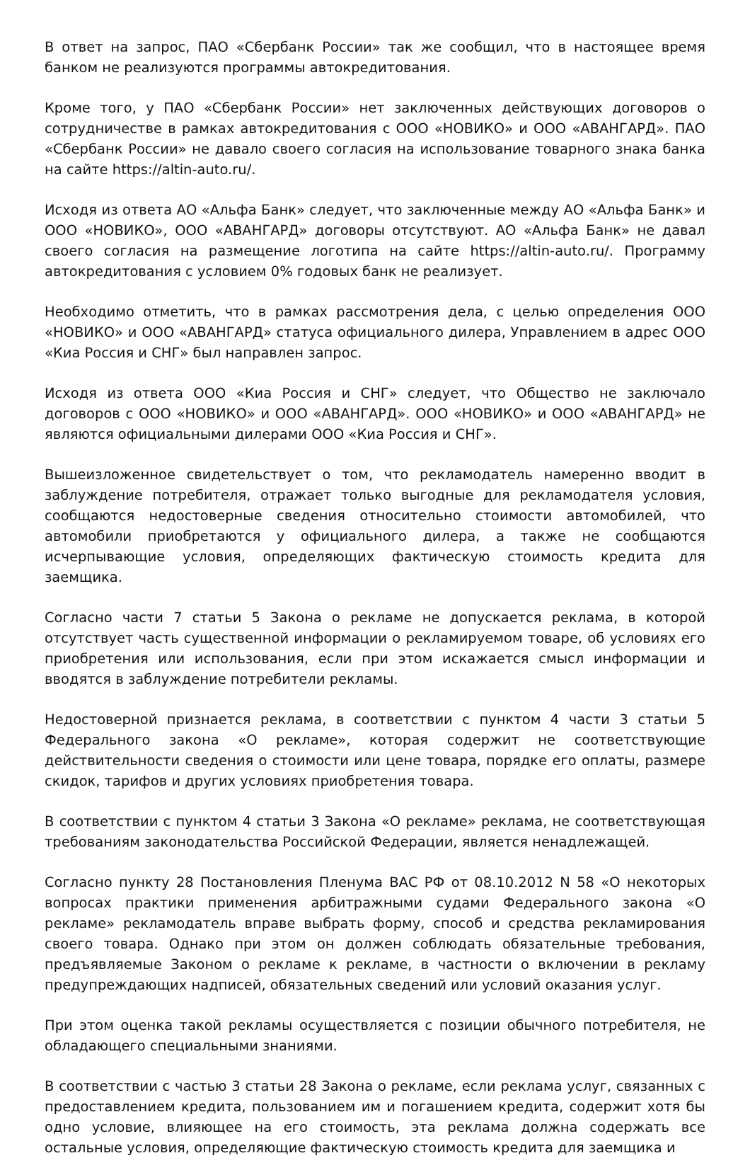В ответ на запрос, ПАО «Сбербанк России» так же сообщил, что в настоящее время банком не реализуются программы автокредитования.
Кроме того, у ПАО «Сбербанк России» нет заключенных действующих договоров о сотрудничестве в рамках автокредитования с ООО «НОВИКО» и ООО «АВАНГАРД». ПАО «Сбербанк России» не давало своего согласия на использование товарного знака банка на сайте https://altin-auto.ru/.
Исходя из ответа АО «Альфа Банк» следует, что заключенные между АО «Альфа Банк» и ООО «НОВИКО», ООО «АВАНГАРД» договоры отсутствуют. АО «Альфа Банк» не давал своего согласия на размещение логотипа на сайте https://altin-auto.ru/. Программу автокредитования с условием 0% годовых банк не реализует.
Необходимо отметить, что в рамках рассмотрения дела, с целью определения ООО «НОВИКО» и ООО «АВАНГАРД» статуса официального дилера, Управлением в адрес ООО «Киа Россия и СНГ» был направлен запрос.
Исходя из ответа ООО «Киа Россия и СНГ» следует, что Общество не заключало договоров с ООО «НОВИКО» и ООО «АВАНГАРД». ООО «НОВИКО» и ООО «АВАНГАРД» не являются официальными дилерами ООО «Киа Россия и СНГ».
Вышеизложенное свидетельствует о том, что рекламодатель намеренно вводит в заблуждение потребителя, отражает только выгодные для рекламодателя условия, сообщаются недостоверные сведения относительно стоимости автомобилей, что автомобили приобретаются у официального дилера, а также не сообщаются исчерпывающие условия, определяющих фактическую стоимость кредита для заемщика.
Согласно части 7 статьи 5 Закона о рекламе не допускается реклама, в которой отсутствует часть существенной информации о рекламируемом товаре, об условиях его приобретения или использования, если при этом искажается смысл информации и вводятся в заблуждение потребители рекламы.
Недостоверной признается реклама, в соответствии с пунктом 4 части 3 статьи 5 Федерального закона «О рекламе», которая содержит не соответствующие действительности сведения о стоимости или цене товара, порядке его оплаты, размере скидок, тарифов и других условиях приобретения товара.
В соответствии с пунктом 4 статьи 3 Закона «О рекламе» реклама, не соответствующая требованиям законодательства Российской Федерации, является ненадлежащей.
Согласно пункту 28 Постановления Пленума ВАС РФ от 08.10.2012 N 58 «О некоторых вопросах практики применения арбитражными судами Федерального закона «О рекламе» рекламодатель вправе выбрать форму, способ и средства рекламирования своего товара. Однако при этом он должен соблюдать обязательные требования, предъявляемые Законом о рекламе к рекламе, в частности о включении в рекламу предупреждающих надписей, обязательных сведений или условий оказания услуг.
При этом оценка такой рекламы осуществляется с позиции обычного потребителя, не обладающего специальными знаниями.
В соответствии с частью 3 статьи 28 Закона о рекламе, если реклама услуг, связанных с предоставлением кредита, пользованием им и погашением кредита, содержит хотя бы одно условие, влияющее на его стоимость, эта реклама должна содержать все остальные условия, определяющие фактическую стоимость кредита для заемщика и